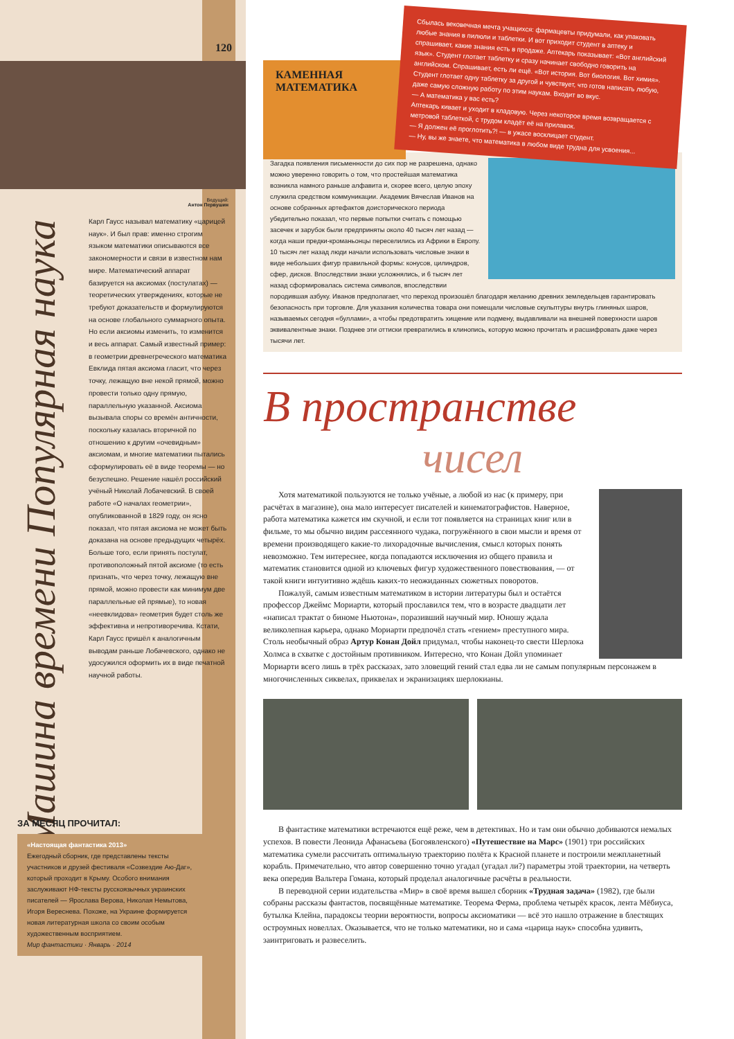120
Ведущий:
Антон Первушин
Машина времени Популярная наука
Карл Гаусс называл математику «царицей наук». И был прав: именно строгим языком математики описываются все закономерности и связи в известном нам мире. Математический аппарат базируется на аксиомах (постулатах) — теоретических утверждениях, которые не требуют доказательств и формулируются на основе глобального суммарного опыта. Но если аксиомы изменить, то изменится и весь аппарат. Самый известный пример: в геометрии древнегреческого математика Евклида пятая аксиома гласит, что через точку, лежащую вне некой прямой, можно провести только одну прямую, параллельную указанной. Аксиома вызывала споры со времён античности, поскольку казалась вторичной по отношению к другим «очевидным» аксиомам, и многие математики пытались сформулировать её в виде теоремы — но безуспешно. Решение нашёл российский учёный Николай Лобачевский. В своей работе «О началах геометрии», опубликованной в 1829 году, он ясно показал, что пятая аксиома не может быть доказана на основе предыдущих четырёх. Больше того, если принять постулат, противоположный пятой аксиоме (то есть признать, что через точку, лежащую вне прямой, можно провести как минимум две параллельные ей прямые), то новая «неевклидова» геометрия будет столь же эффективна и непротиворечива. Кстати, Карл Гаусс пришёл к аналогичным выводам раньше Лобачевского, однако не удосужился оформить их в виде печатной научной работы.
ЗА МЕСЯЦ ПРОЧИТАЛ:
«Настоящая фантастика 2013»
Ежегодный сборник, где представлены тексты участников и друзей фестиваля «Созвездие Аю-Даг», который проходит в Крыму. Особого внимания заслуживают НФ-тексты русскоязычных украинских писателей — Ярослава Верова, Николая Немытова, Игоря Вереснева. Похоже, на Украине формируется новая литературная школа со своим особым художественным восприятием.
Мир фантастики · Январь · 2014
КАМЕННАЯ МАТЕМАТИКА
Сбылась вековечная мечта учащихся: фармацевты придумали, как упаковать любые знания в пилюли и таблетки. И вот приходит студент в аптеку и спрашивает, какие знания есть в продаже. Аптекарь показывает: «Вот английский язык». Студент глотает таблетку и сразу начинает свободно говорить на английском. Спрашивает, есть ли ещё. «Вот история. Вот биология. Вот химия». Студент глотает одну таблетку за другой и чувствует, что готов написать любую, даже самую сложную работу по этим наукам. Входит во вкус.
— А математика у вас есть?
Аптекарь кивает и уходит в кладовую. Через некоторое время возвращается с метровой таблеткой, с трудом кладёт её на прилавок.
— Я должен её проглотить?! — в ужасе восклицает студент.
— Ну, вы же знаете, что математика в любом виде трудна для усвоения...
Загадка появления письменности до сих пор не разрешена, однако можно уверенно говорить о том, что простейшая математика возникла намного раньше алфавита и, скорее всего, целую эпоху служила средством коммуникации. Академик Вячеслав Иванов на основе собранных артефактов доисторического периода убедительно показал, что первые попытки считать с помощью засечек и зарубок были предприняты около 40 тысяч лет назад — когда наши предки-кроманьонцы переселились из Африки в Европу. 10 тысяч лет назад люди начали использовать числовые знаки в виде небольших фигур правильной формы: конусов, цилиндров, сфер, дисков. Впоследствии знаки усложнялись, и 6 тысяч лет назад сформировалась система символов, впоследствии породившая азбуку. Иванов предполагает, что переход произошёл благодаря желанию древних земледельцев гарантировать безопасность при торговле. Для указания количества товара они помещали числовые скульптуры внутрь глиняных шаров, называемых сегодня «буллами», а чтобы предотвратить хищение или подмену, выдавливали на внешней поверхности шаров эквивалентные знаки. Позднее эти оттиски превратились в клинопись, которую можно прочитать и расшифровать даже через тысячи лет.
В пространстве
чисел
Хотя математикой пользуются не только учёные, а любой из нас (к примеру, при расчётах в магазине), она мало интересует писателей и кинематографистов. Наверное, работа математика кажется им скучной, и если тот появляется на страницах книг или в фильме, то мы обычно видим рассеянного чудака, погружённого в свои мысли и время от времени производящего какие-то лихорадочные вычисления, смысл которых понять невозможно. Тем интереснее, когда попадаются исключения из общего правила и математик становится одной из ключевых фигур художественного повествования, — от такой книги интуитивно ждёшь каких-то неожиданных сюжетных поворотов.
Пожалуй, самым известным математиком в истории литературы был и остаётся профессор Джеймс Мориарти, который прославился тем, что в возрасте двадцати лет «написал трактат о биноме Ньютона», поразивший научный мир. Юношу ждала великолепная карьера, однако Мориарти предпочёл стать «гением» преступного мира. Столь необычный образ Артур Конан Дойл придумал, чтобы наконец-то свести Шерлока Холмса в схватке с достойным противником. Интересно, что Конан Дойл упоминает Мориарти всего лишь в трёх рассказах, зато зловещий гений стал едва ли не самым популярным персонажем в многочисленных сиквелах, приквелах и экранизациях шерлокианы.
В фантастике математики встречаются ещё реже, чем в детективах. Но и там они обычно добиваются немалых успехов. В повести Леонида Афанасьева (Богоявленского) «Путешествие на Марс» (1901) три российских математика сумели рассчитать оптимальную траекторию полёта к Красной планете и построили межпланетный корабль. Примечательно, что автор совершенно точно угадал (угадал ли?) параметры этой траектории, на четверть века опередив Вальтера Гомана, который проделал аналогичные расчёты в реальности.
В переводной серии издательства «Мир» в своё время вышел сборник «Трудная задача» (1982), где были собраны рассказы фантастов, посвящённые математике. Теорема Ферма, проблема четырёх красок, лента Мёбиуса, бутылка Клейна, парадоксы теории вероятности, вопросы аксиоматики — всё это нашло отражение в блестящих остроумных новеллах. Оказывается, что не только математики, но и сама «царица наук» способна удивить, заинтриговать и развеселить.